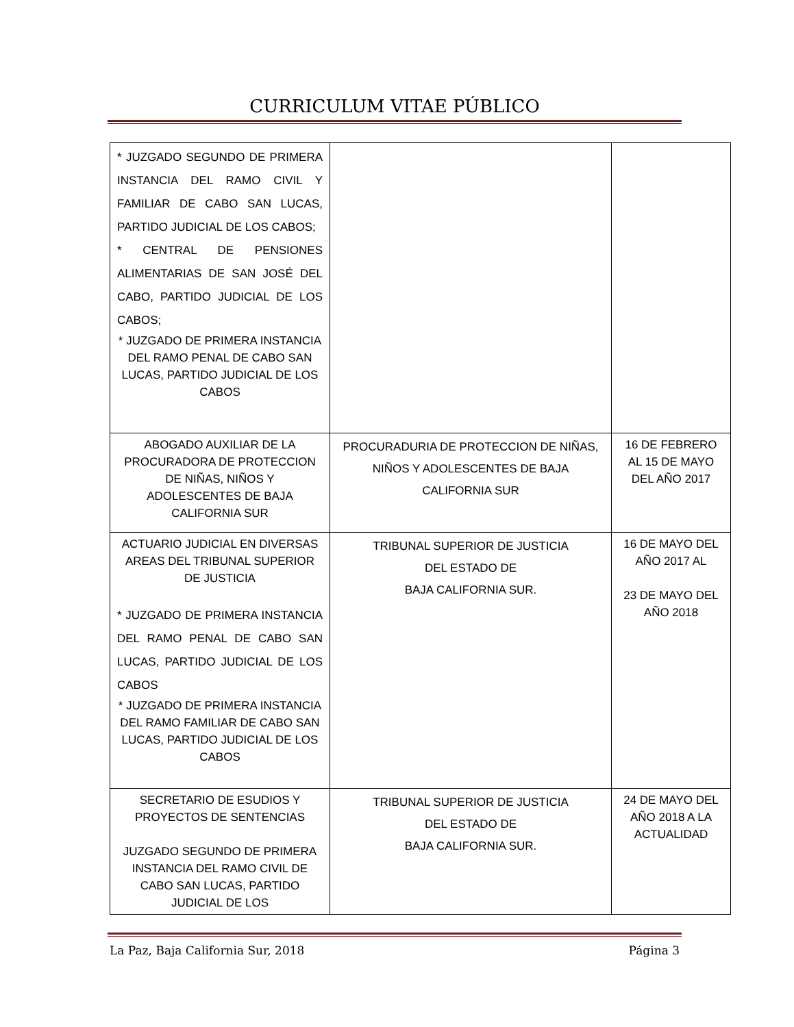CURRICULUM VITAE PÚBLICO
| * JUZGADO SEGUNDO DE PRIMERA INSTANCIA DEL RAMO CIVIL Y FAMILIAR DE CABO SAN LUCAS, PARTIDO JUDICIAL DE LOS CABOS; * CENTRAL DE PENSIONES ALIMENTARIAS DE SAN JOSÉ DEL CABO, PARTIDO JUDICIAL DE LOS CABOS; * JUZGADO DE PRIMERA INSTANCIA DEL RAMO PENAL DE CABO SAN LUCAS, PARTIDO JUDICIAL DE LOS CABOS | | |
| ABOGADO AUXILIAR DE LA PROCURADORA DE PROTECCION DE NIÑAS, NIÑOS Y ADOLESCENTES DE BAJA CALIFORNIA SUR | PROCURADURIA DE PROTECCION DE NIÑAS, NIÑOS Y ADOLESCENTES DE BAJA CALIFORNIA SUR | 16 DE FEBRERO AL 15 DE MAYO DEL AÑO 2017 |
| ACTUARIO JUDICIAL EN DIVERSAS AREAS DEL TRIBUNAL SUPERIOR DE JUSTICIA * JUZGADO DE PRIMERA INSTANCIA DEL RAMO PENAL DE CABO SAN LUCAS, PARTIDO JUDICIAL DE LOS CABOS * JUZGADO DE PRIMERA INSTANCIA DEL RAMO FAMILIAR DE CABO SAN LUCAS, PARTIDO JUDICIAL DE LOS CABOS | TRIBUNAL SUPERIOR DE JUSTICIA DEL ESTADO DE BAJA CALIFORNIA SUR. | 16 DE MAYO DEL AÑO 2017 AL 23 DE MAYO DEL AÑO 2018 |
| SECRETARIO DE ESUDIOS Y PROYECTOS DE SENTENCIAS JUZGADO SEGUNDO DE PRIMERA INSTANCIA DEL RAMO CIVIL DE CABO SAN LUCAS, PARTIDO JUDICIAL DE LOS | TRIBUNAL SUPERIOR DE JUSTICIA DEL ESTADO DE BAJA CALIFORNIA SUR. | 24 DE MAYO DEL AÑO 2018 A LA ACTUALIDAD |
La Paz, Baja California Sur, 2018 Página 3